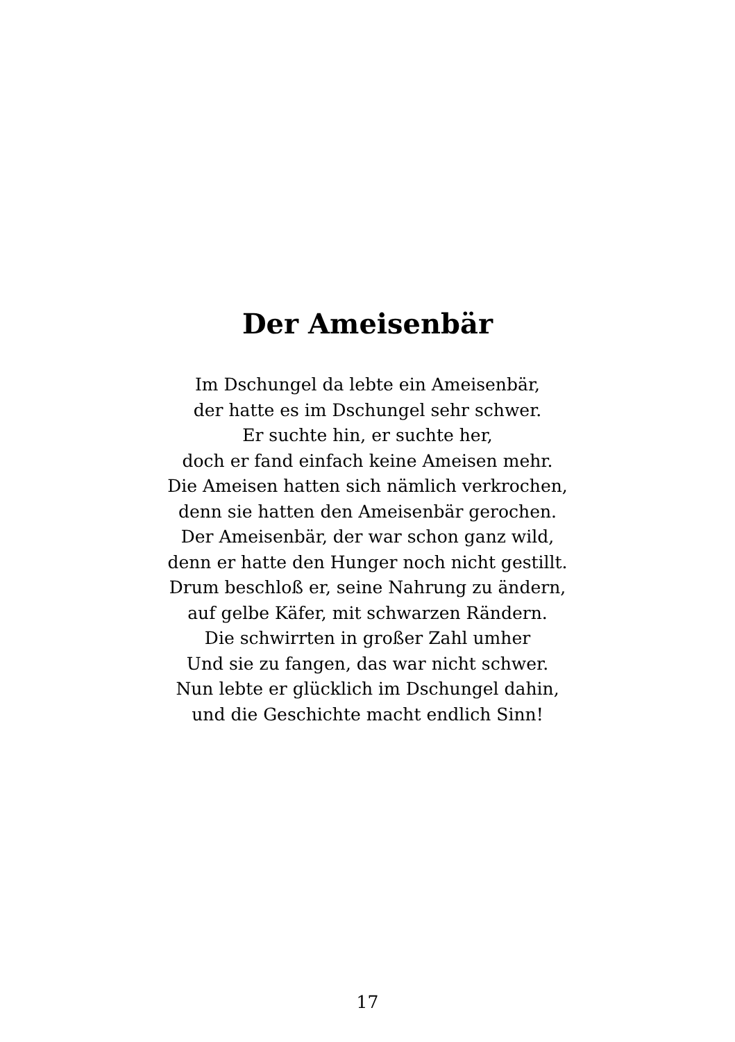Der Ameisenbär
Im Dschungel da lebte ein Ameisenbär,
der hatte es im Dschungel sehr schwer.
Er suchte hin, er suchte her,
doch er fand einfach keine Ameisen mehr.
Die Ameisen hatten sich nämlich verkrochen,
denn sie hatten den Ameisenbär gerochen.
Der Ameisenbär, der war schon ganz wild,
denn er hatte den Hunger noch nicht gestillt.
Drum beschloß er, seine Nahrung zu ändern,
auf gelbe Käfer, mit schwarzen Rändern.
Die schwirrten in großer Zahl umher
Und sie zu fangen, das war nicht schwer.
Nun lebte er glücklich im Dschungel dahin,
und die Geschichte macht endlich Sinn!
17